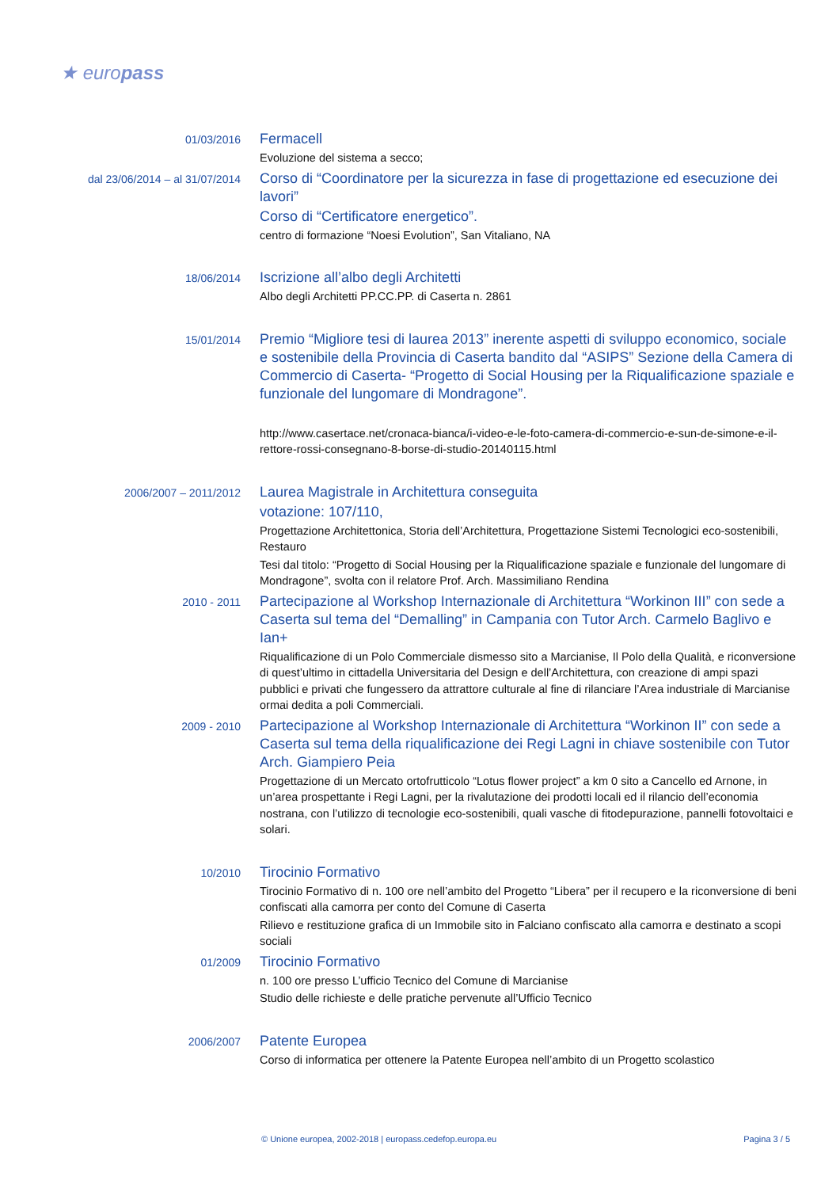★ europass
01/03/2016
Fermacell
Evoluzione del sistema a secco;
dal 23/06/2014 – al 31/07/2014
Corso di “Coordinatore per la sicurezza in fase di progettazione ed esecuzione dei lavori”
Corso di “Certificatore energetico”.
centro di formazione “Noesi Evolution”, San Vitaliano, NA
18/06/2014
Iscrizione all’albo degli Architetti
Albo degli Architetti PP.CC.PP. di Caserta n. 2861
15/01/2014
Premio “Migliore tesi di laurea 2013” inerente aspetti di sviluppo economico, sociale e sostenibile della Provincia di Caserta bandito dal “ASIPS” Sezione della Camera di Commercio di Caserta- “Progetto di Social Housing per la Riqualificazione spaziale e funzionale del lungomare di Mondragone”.
http://www.casertace.net/cronaca-bianca/i-video-e-le-foto-camera-di-commercio-e-sun-de-simone-e-il-rettore-rossi-consegnano-8-borse-di-studio-20140115.html
2006/2007 – 2011/2012
Laurea Magistrale in Architettura conseguita
votazione: 107/110,
Progettazione Architettonica, Storia dell’Architettura, Progettazione Sistemi Tecnologici eco-sostenibili, Restauro
Tesi dal titolo: “Progetto di Social Housing per la Riqualificazione spaziale e funzionale del lungomare di Mondragone”, svolta con il relatore Prof. Arch. Massimiliano Rendina
2010 - 2011
Partecipazione al Workshop Internazionale di Architettura “Workinon III” con sede a Caserta sul tema del “Demalling” in Campania con Tutor Arch. Carmelo Baglivo e Ian+
Riqualificazione di un Polo Commerciale dismesso sito a Marcianise, Il Polo della Qualità, e riconversione di quest’ultimo in cittadella Universitaria del Design e dell’Architettura, con creazione di ampi spazi pubblici e privati che fungessero da attrattore culturale al fine di rilanciare l’Area industriale di Marcianise ormai dedita a poli Commerciali.
2009 - 2010
Partecipazione al Workshop Internazionale di Architettura “Workinon II” con sede a Caserta sul tema della riqualificazione dei Regi Lagni in chiave sostenibile con Tutor Arch. Giampiero Peia
Progettazione di un Mercato ortofrutticolo “Lotus flower project” a km 0 sito a Cancello ed Arnone, in un’area prospettante i Regi Lagni, per la rivalutazione dei prodotti locali ed il rilancio dell’economia nostrana, con l’utilizzo di tecnologie eco-sostenibili, quali vasche di fitodepurazione, pannelli fotovoltaici e solari.
10/2010
Tirocinio Formativo
Tirocinio Formativo di n. 100 ore nell’ambito del Progetto “Libera” per il recupero e la riconversione di beni confiscati alla camorra per conto del Comune di Caserta
Rilievo e restituzione grafica di un Immobile sito in Falciano confiscato alla camorra e destinato a scopi sociali
01/2009
Tirocinio Formativo
n. 100 ore presso L’ufficio Tecnico del Comune di Marcianise
Studio delle richieste e delle pratiche pervenute all’Ufficio Tecnico
2006/2007
Patente Europea
Corso di informatica per ottenere la Patente Europea nell’ambito di un Progetto scolastico
© Unione europea, 2002-2018 | europass.cedefop.europa.eu Pagina 3 / 5